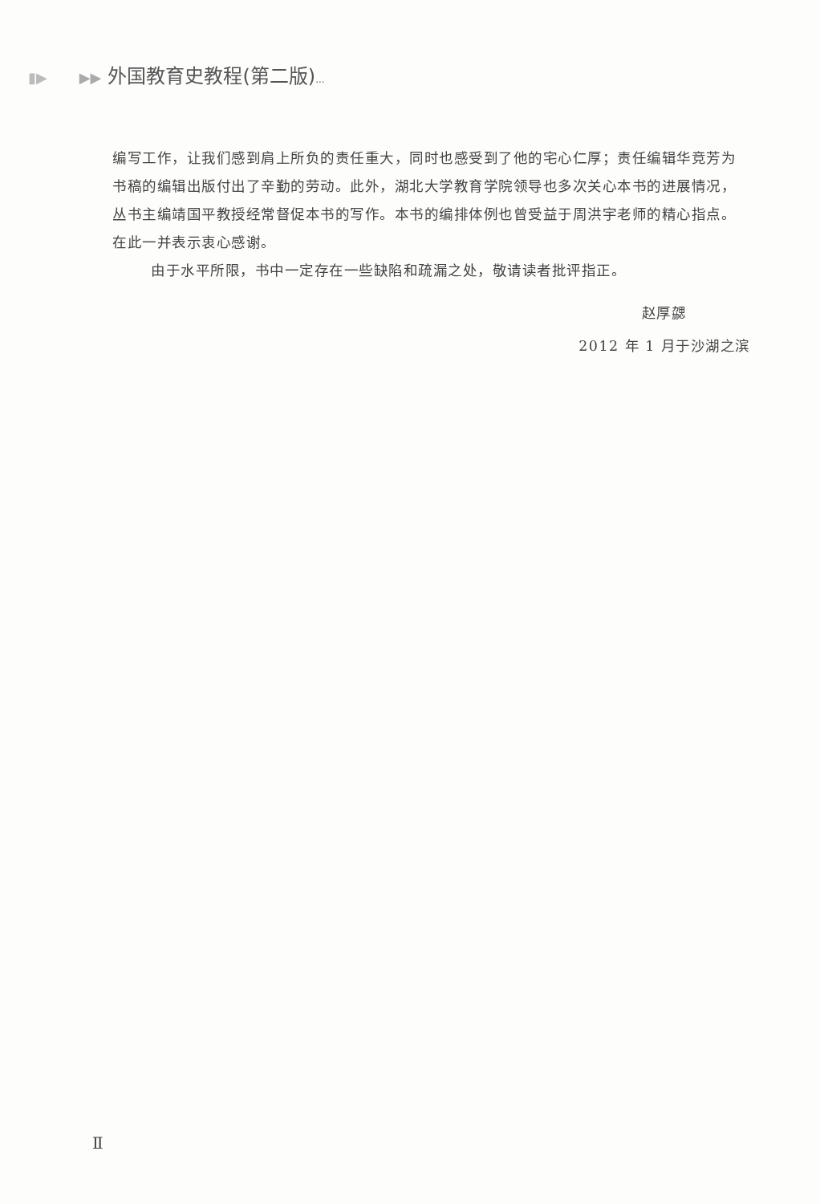▮▶ ▶▶ 外国教育史教程(第二版)...
编写工作，让我们感到肩上所负的责任重大，同时也感受到了他的宅心仁厚；责任编辑华竞芳为书稿的编辑出版付出了辛勤的劳动。此外，湖北大学教育学院领导也多次关心本书的进展情况，丛书主编靖国平教授经常督促本书的写作。本书的编排体例也曾受益于周洪宇老师的精心指点。在此一并表示衷心感谢。
由于水平所限，书中一定存在一些缺陷和疏漏之处，敬请读者批评指正。
赵厚勰
2012 年 1 月于沙湖之滨
Ⅱ